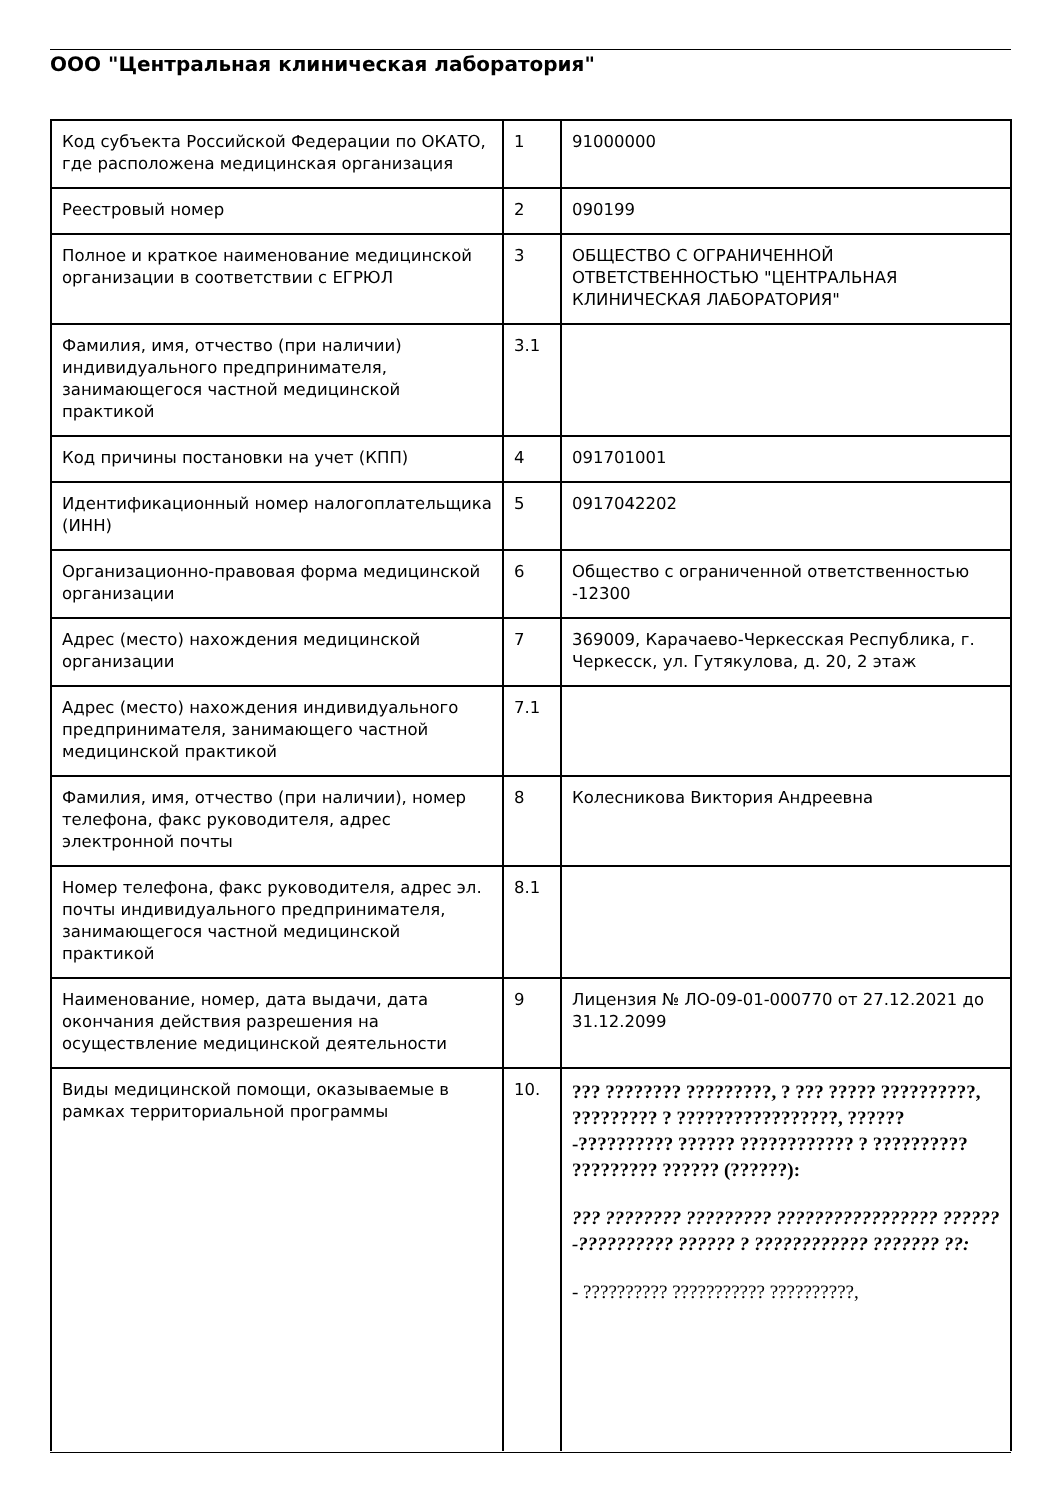ООО "Центральная клиническая лаборатория"
| Код субъекта Российской Федерации по ОКАТО, где расположена медицинская организация | 1 | 91000000 |
| Реестровый номер | 2 | 090199 |
| Полное и краткое наименование медицинской организации в соответствии с ЕГРЮЛ | 3 | ОБЩЕСТВО С ОГРАНИЧЕННОЙ ОТВЕТСТВЕННОСТЬЮ "ЦЕНТРАЛЬНАЯ КЛИНИЧЕСКАЯ ЛАБОРАТОРИЯ" |
| Фамилия, имя, отчество (при наличии) индивидуального предпринимателя, занимающегося частной медицинской практикой | 3.1 | |
| Код причины постановки на учет (КПП) | 4 | 091701001 |
| Идентификационный номер налогоплательщика (ИНН) | 5 | 0917042202 |
| Организационно-правовая форма медицинской организации | 6 | Общество с ограниченной ответственностью -12300 |
| Адрес (место) нахождения медицинской организации | 7 | 369009, Карачаево-Черкесская Республика, г. Черкесск, ул. Гутякулова, д. 20, 2 этаж |
| Адрес (место) нахождения индивидуального предпринимателя, занимающего частной медицинской практикой | 7.1 | |
| Фамилия, имя, отчество (при наличии), номер телефона, факс руководителя, адрес электронной почты | 8 | Колесникова Виктория Андреевна |
| Номер телефона, факс руководителя, адрес эл. почты индивидуального предпринимателя, занимающегося частной медицинской практикой | 8.1 | |
| Наименование, номер, дата выдачи, дата окончания действия разрешения на осуществление медицинской деятельности | 9 | Лицензия № ЛО-09-01-000770 от 27.12.2021 до 31.12.2099 |
| Виды медицинской помощи, оказываемые в рамках территориальной программы | 10. | ??? ???????? ?????????, ? ??? ????? ??????????, ????????? ? ?????????????????, ??????-?????????? ?????? ???????????? ? ?????????? ????????? ?????? (??????): ??? ???????? ????????? ????????????????? ??????-?????????? ?????? ? ???????????? ??????? ??: - ?????????? ??????????? ??????????, |